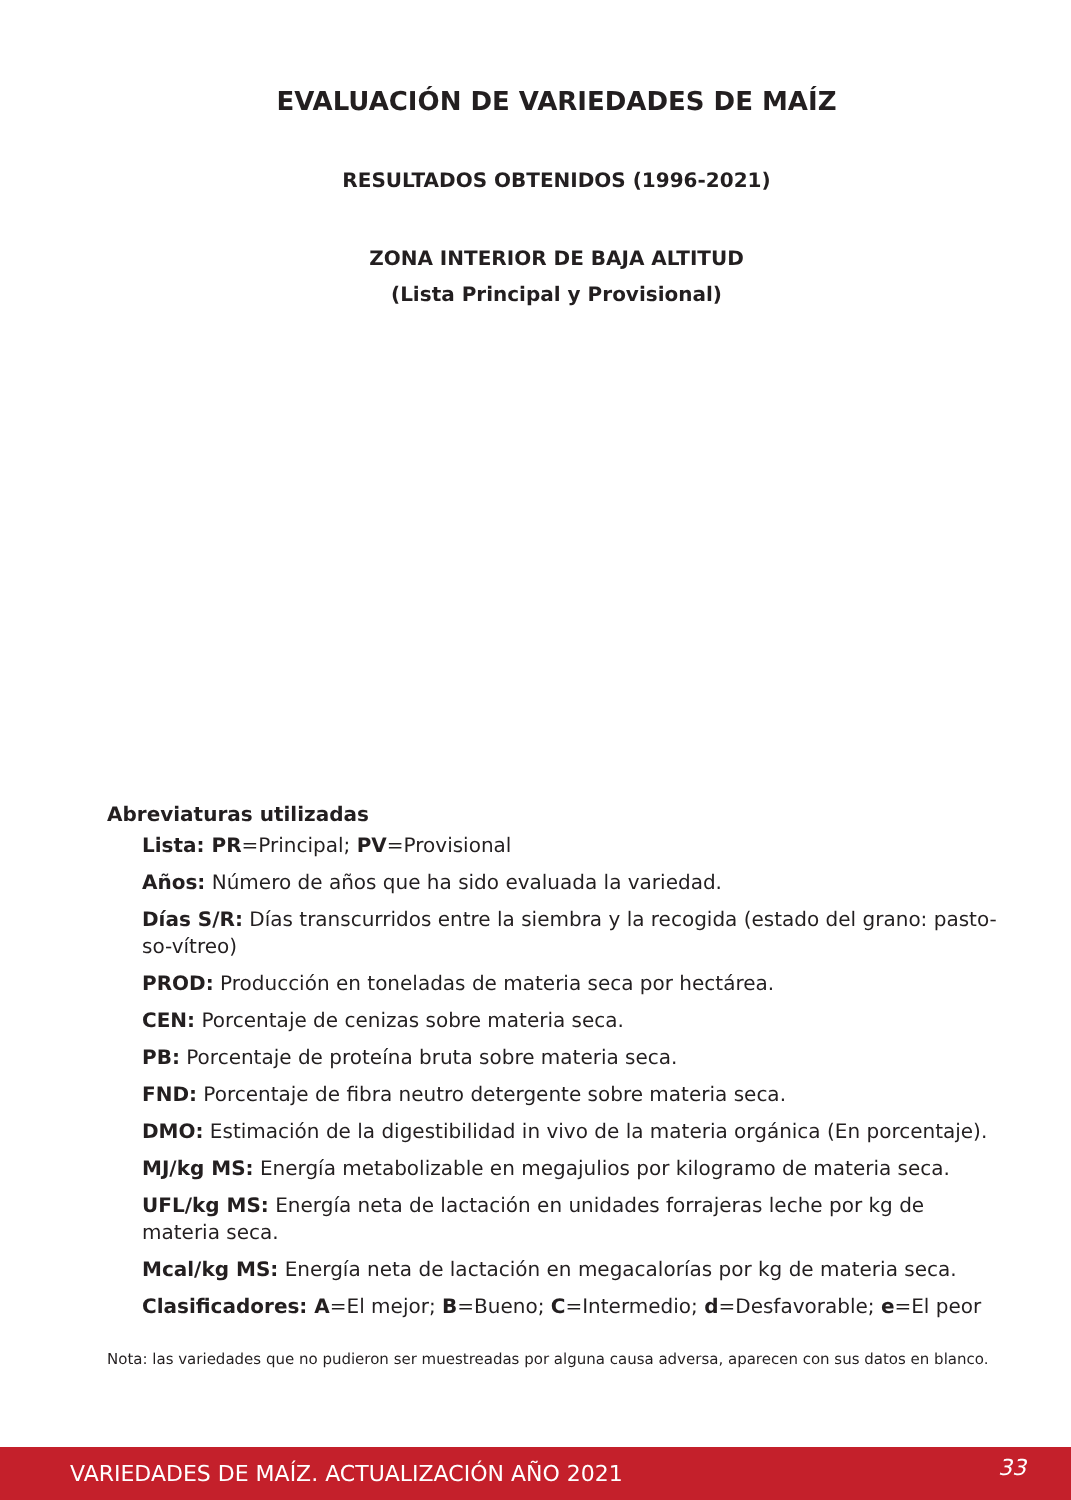EVALUACIÓN DE VARIEDADES DE MAÍZ
RESULTADOS OBTENIDOS (1996-2021)
ZONA INTERIOR DE BAJA ALTITUD
(Lista Principal y Provisional)
Abreviaturas utilizadas
Lista: PR=Principal; PV=Provisional
Años: Número de años que ha sido evaluada la variedad.
Días S/R: Días transcurridos entre la siembra y la recogida (estado del grano: pasto-so-vítreo)
PROD: Producción en toneladas de materia seca por hectárea.
CEN: Porcentaje de cenizas sobre materia seca.
PB: Porcentaje de proteína bruta sobre materia seca.
FND: Porcentaje de fibra neutro detergente sobre materia seca.
DMO: Estimación de la digestibilidad in vivo de la materia orgánica (En porcentaje).
MJ/kg MS: Energía metabolizable en megajulios por kilogramo de materia seca.
UFL/kg MS: Energía neta de lactación en unidades forrajeras leche por kg de materia seca.
Mcal/kg MS: Energía neta de lactación en megacalorías por kg de materia seca.
Clasificadores: A=El mejor; B=Bueno; C=Intermedio; d=Desfavorable; e=El peor
Nota: las variedades que no pudieron ser muestreadas por alguna causa adversa, aparecen con sus datos en blanco.
VARIEDADES DE MAÍZ. ACTUALIZACIÓN AÑO 2021 33